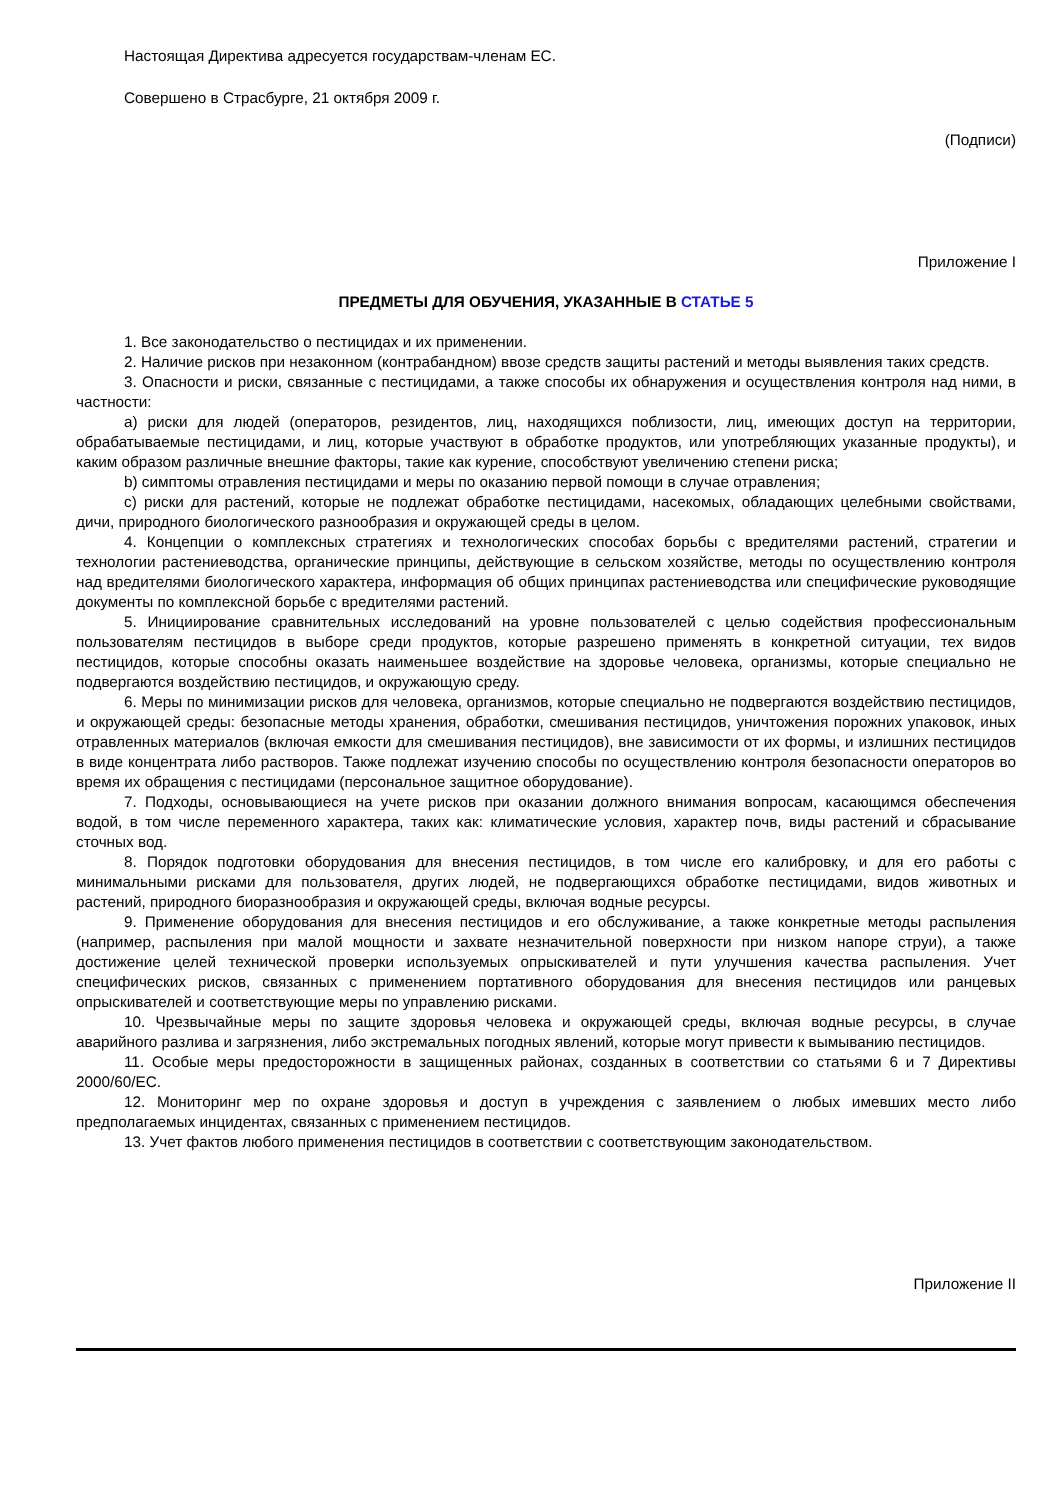Настоящая Директива адресуется государствам-членам ЕС.
Совершено в Страсбурге, 21 октября 2009 г.
(Подписи)
Приложение I
ПРЕДМЕТЫ ДЛЯ ОБУЧЕНИЯ, УКАЗАННЫЕ В СТАТЬЕ 5
1. Все законодательство о пестицидах и их применении.
2. Наличие рисков при незаконном (контрабандном) ввозе средств защиты растений и методы выявления таких средств.
3. Опасности и риски, связанные с пестицидами, а также способы их обнаружения и осуществления контроля над ними, в частности:
a) риски для людей (операторов, резидентов, лиц, находящихся поблизости, лиц, имеющих доступ на территории, обрабатываемые пестицидами, и лиц, которые участвуют в обработке продуктов, или употребляющих указанные продукты), и каким образом различные внешние факторы, такие как курение, способствуют увеличению степени риска;
b) симптомы отравления пестицидами и меры по оказанию первой помощи в случае отравления;
c) риски для растений, которые не подлежат обработке пестицидами, насекомых, обладающих целебными свойствами, дичи, природного биологического разнообразия и окружающей среды в целом.
4. Концепции о комплексных стратегиях и технологических способах борьбы с вредителями растений, стратегии и технологии растениеводства, органические принципы, действующие в сельском хозяйстве, методы по осуществлению контроля над вредителями биологического характера, информация об общих принципах растениеводства или специфические руководящие документы по комплексной борьбе с вредителями растений.
5. Инициирование сравнительных исследований на уровне пользователей с целью содействия профессиональным пользователям пестицидов в выборе среди продуктов, которые разрешено применять в конкретной ситуации, тех видов пестицидов, которые способны оказать наименьшее воздействие на здоровье человека, организмы, которые специально не подвергаются воздействию пестицидов, и окружающую среду.
6. Меры по минимизации рисков для человека, организмов, которые специально не подвергаются воздействию пестицидов, и окружающей среды: безопасные методы хранения, обработки, смешивания пестицидов, уничтожения порожних упаковок, иных отравленных материалов (включая емкости для смешивания пестицидов), вне зависимости от их формы, и излишних пестицидов в виде концентрата либо растворов. Также подлежат изучению способы по осуществлению контроля безопасности операторов во время их обращения с пестицидами (персональное защитное оборудование).
7. Подходы, основывающиеся на учете рисков при оказании должного внимания вопросам, касающимся обеспечения водой, в том числе переменного характера, таких как: климатические условия, характер почв, виды растений и сбрасывание сточных вод.
8. Порядок подготовки оборудования для внесения пестицидов, в том числе его калибровку, и для его работы с минимальными рисками для пользователя, других людей, не подвергающихся обработке пестицидами, видов животных и растений, природного биоразнообразия и окружающей среды, включая водные ресурсы.
9. Применение оборудования для внесения пестицидов и его обслуживание, а также конкретные методы распыления (например, распыления при малой мощности и захвате незначительной поверхности при низком напоре струи), а также достижение целей технической проверки используемых опрыскивателей и пути улучшения качества распыления. Учет специфических рисков, связанных с применением портативного оборудования для внесения пестицидов или ранцевых опрыскивателей и соответствующие меры по управлению рисками.
10. Чрезвычайные меры по защите здоровья человека и окружающей среды, включая водные ресурсы, в случае аварийного разлива и загрязнения, либо экстремальных погодных явлений, которые могут привести к вымыванию пестицидов.
11. Особые меры предосторожности в защищенных районах, созданных в соответствии со статьями 6 и 7 Директивы 2000/60/ЕС.
12. Мониторинг мер по охране здоровья и доступ в учреждения с заявлением о любых имевших место либо предполагаемых инцидентах, связанных с применением пестицидов.
13. Учет фактов любого применения пестицидов в соответствии с соответствующим законодательством.
Приложение II